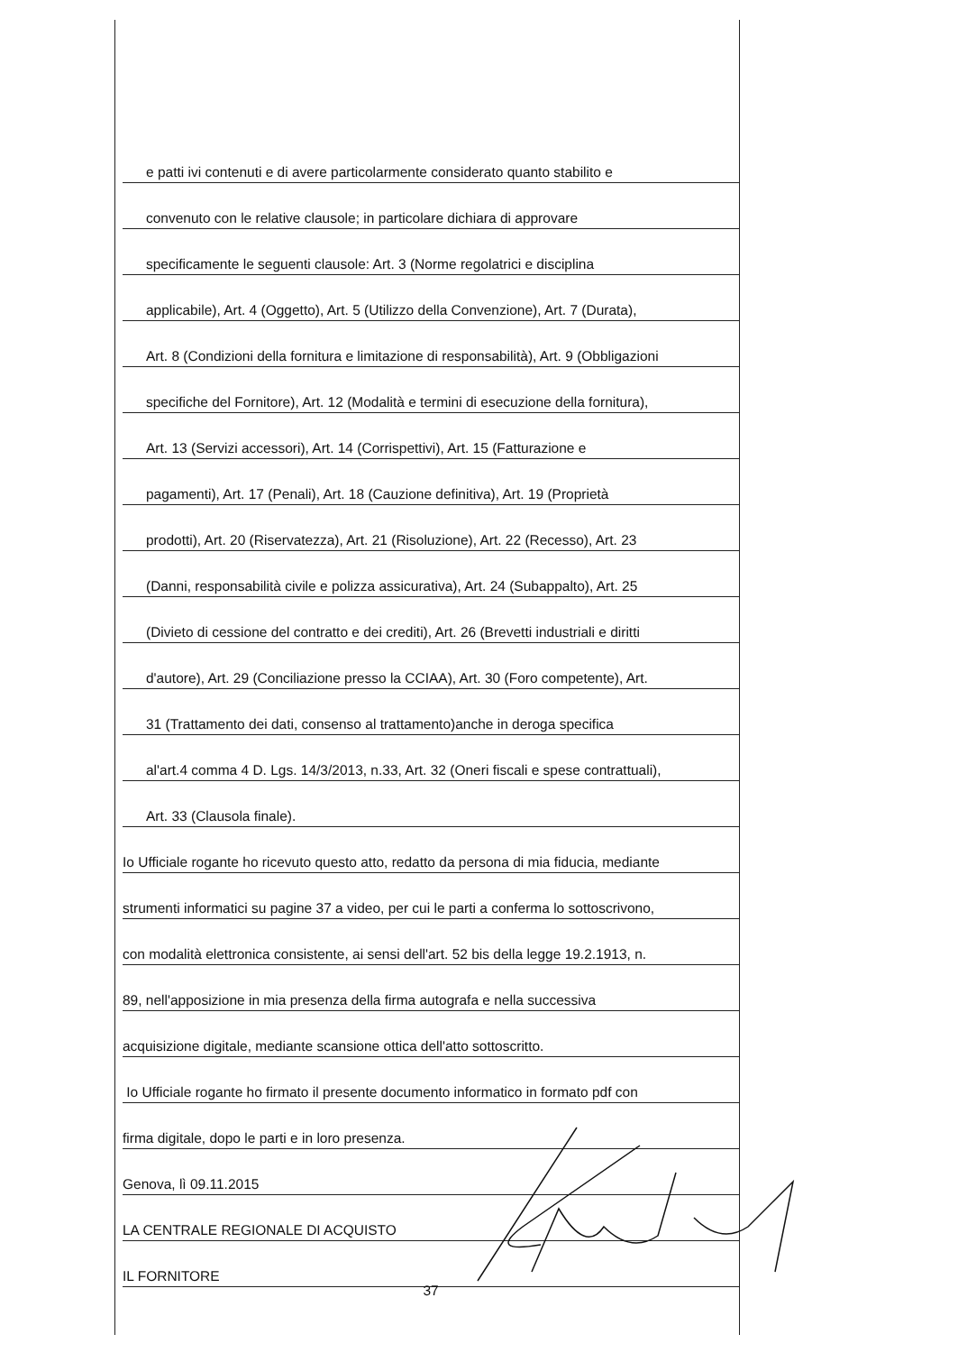e patti ivi contenuti e di avere particolarmente considerato quanto stabilito e
convenuto con le relative clausole; in particolare dichiara di approvare
specificamente le seguenti clausole: Art. 3 (Norme regolatrici e disciplina
applicabile), Art. 4 (Oggetto), Art. 5 (Utilizzo della Convenzione), Art. 7 (Durata),
Art. 8 (Condizioni della fornitura e limitazione di responsabilità), Art. 9 (Obbligazioni
specifiche del Fornitore), Art. 12 (Modalità e termini di esecuzione della fornitura),
Art. 13 (Servizi accessori), Art. 14 (Corrispettivi), Art. 15 (Fatturazione e
pagamenti), Art. 17 (Penali), Art. 18 (Cauzione definitiva), Art. 19 (Proprietà
prodotti), Art. 20 (Riservatezza), Art. 21 (Risoluzione), Art. 22 (Recesso), Art. 23
(Danni, responsabilità civile e polizza assicurativa), Art. 24 (Subappalto), Art. 25
(Divieto di cessione del contratto e dei crediti), Art. 26 (Brevetti industriali e diritti
d'autore), Art. 29 (Conciliazione presso la CCIAA), Art. 30 (Foro competente), Art.
31 (Trattamento dei dati, consenso al trattamento)anche in deroga specifica
al'art.4 comma 4 D. Lgs. 14/3/2013, n.33, Art. 32 (Oneri fiscali e spese contrattuali),
Art. 33 (Clausola finale).
Io Ufficiale rogante ho ricevuto questo atto, redatto da persona di mia fiducia, mediante
strumenti informatici su pagine 37 a video, per cui le parti a conferma lo sottoscrivono,
con modalità elettronica consistente, ai sensi dell'art. 52 bis della legge 19.2.1913, n.
89, nell'apposizione in mia presenza della firma autografa e nella successiva
acquisizione digitale, mediante scansione ottica dell'atto sottoscritto.
Io Ufficiale rogante ho firmato il presente documento informatico in formato pdf con
firma digitale, dopo le parti e in loro presenza.
Genova, lì 09.11.2015
LA CENTRALE REGIONALE DI ACQUISTO
IL FORNITORE
37